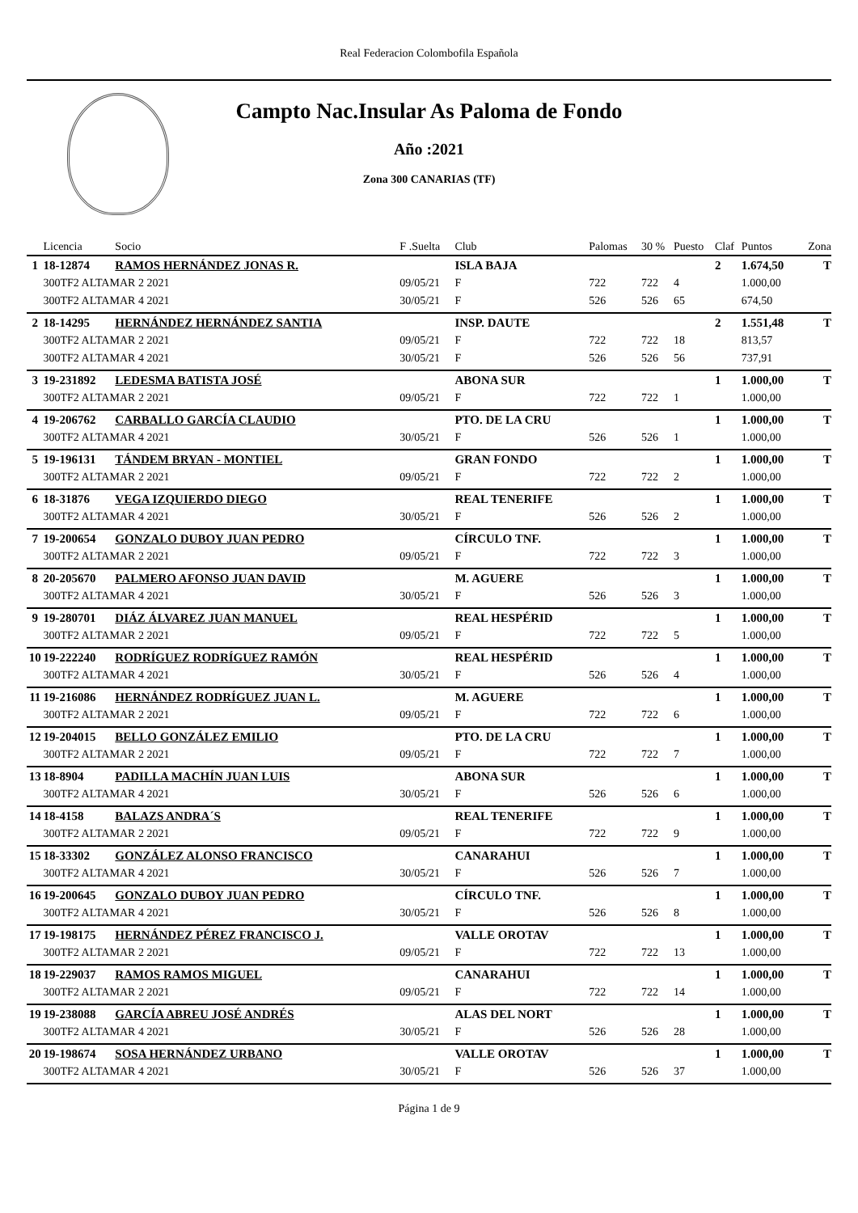Real Federacion Colombofila Española
Campto Nac.Insular As Paloma de Fondo
Año :2021
Zona 300 CANARIAS (TF)
| | Licencia | Socio | F .Suelta | Club | Palomas | 30 % | Puesto | Claf | Puntos | Zona |
| --- | --- | --- | --- | --- | --- | --- | --- | --- | --- | --- |
| 1 | 18-12874 | RAMOS HERNÁNDEZ JONAS R. | | ISLA BAJA | | | | 2 | 1.674,50 | T |
| | 300TF2 ALTAMAR 2 2021 | | 09/05/21 | F | 722 | 722 | 4 | | 1.000,00 | |
| | 300TF2 ALTAMAR 4 2021 | | 30/05/21 | F | 526 | 526 | 65 | | 674,50 | |
| 2 | 18-14295 | HERNÁNDEZ HERNÁNDEZ SANTIA | | INSP. DAUTE | | | | 2 | 1.551,48 | T |
| | 300TF2 ALTAMAR 2 2021 | | 09/05/21 | F | 722 | 722 | 18 | | 813,57 | |
| | 300TF2 ALTAMAR 4 2021 | | 30/05/21 | F | 526 | 526 | 56 | | 737,91 | |
| 3 | 19-231892 | LEDESMA BATISTA JOSÉ | | ABONA SUR | | | | 1 | 1.000,00 | T |
| | 300TF2 ALTAMAR 2 2021 | | 09/05/21 | F | 722 | 722 | 1 | | 1.000,00 | |
| 4 | 19-206762 | CARBALLO GARCÍA CLAUDIO | | PTO. DE LA CRU | | | | 1 | 1.000,00 | T |
| | 300TF2 ALTAMAR 4 2021 | | 30/05/21 | F | 526 | 526 | 1 | | 1.000,00 | |
| 5 | 19-196131 | TÁNDEM BRYAN - MONTIEL | | GRAN FONDO | | | | 1 | 1.000,00 | T |
| | 300TF2 ALTAMAR 2 2021 | | 09/05/21 | F | 722 | 722 | 2 | | 1.000,00 | |
| 6 | 18-31876 | VEGA IZQUIERDO DIEGO | | REAL TENERIFE | | | | 1 | 1.000,00 | T |
| | 300TF2 ALTAMAR 4 2021 | | 30/05/21 | F | 526 | 526 | 2 | | 1.000,00 | |
| 7 | 19-200654 | GONZALO DUBOY JUAN PEDRO | | CÍRCULO TNF. | | | | 1 | 1.000,00 | T |
| | 300TF2 ALTAMAR 2 2021 | | 09/05/21 | F | 722 | 722 | 3 | | 1.000,00 | |
| 8 | 20-205670 | PALMERO AFONSO JUAN DAVID | | M. AGUERE | | | | 1 | 1.000,00 | T |
| | 300TF2 ALTAMAR 4 2021 | | 30/05/21 | F | 526 | 526 | 3 | | 1.000,00 | |
| 9 | 19-280701 | DIÁZ ÁLVAREZ JUAN MANUEL | | REAL HESPÉRID | | | | 1 | 1.000,00 | T |
| | 300TF2 ALTAMAR 2 2021 | | 09/05/21 | F | 722 | 722 | 5 | | 1.000,00 | |
| 10 | 19-222240 | RODRÍGUEZ RODRÍGUEZ RAMÓN | | REAL HESPÉRID | | | | 1 | 1.000,00 | T |
| | 300TF2 ALTAMAR 4 2021 | | 30/05/21 | F | 526 | 526 | 4 | | 1.000,00 | |
| 11 | 19-216086 | HERNÁNDEZ RODRÍGUEZ JUAN L. | | M. AGUERE | | | | 1 | 1.000,00 | T |
| | 300TF2 ALTAMAR 2 2021 | | 09/05/21 | F | 722 | 722 | 6 | | 1.000,00 | |
| 12 | 19-204015 | BELLO GONZÁLEZ EMILIO | | PTO. DE LA CRU | | | | 1 | 1.000,00 | T |
| | 300TF2 ALTAMAR 2 2021 | | 09/05/21 | F | 722 | 722 | 7 | | 1.000,00 | |
| 13 | 18-8904 | PADILLA MACHÍN JUAN LUIS | | ABONA SUR | | | | 1 | 1.000,00 | T |
| | 300TF2 ALTAMAR 4 2021 | | 30/05/21 | F | 526 | 526 | 6 | | 1.000,00 | |
| 14 | 18-4158 | BALAZS ANDRA´S | | REAL TENERIFE | | | | 1 | 1.000,00 | T |
| | 300TF2 ALTAMAR 2 2021 | | 09/05/21 | F | 722 | 722 | 9 | | 1.000,00 | |
| 15 | 18-33302 | GONZÁLEZ ALONSO FRANCISCO | | CANARAHUI | | | | 1 | 1.000,00 | T |
| | 300TF2 ALTAMAR 4 2021 | | 30/05/21 | F | 526 | 526 | 7 | | 1.000,00 | |
| 16 | 19-200645 | GONZALO DUBOY JUAN PEDRO | | CÍRCULO TNF. | | | | 1 | 1.000,00 | T |
| | 300TF2 ALTAMAR 4 2021 | | 30/05/21 | F | 526 | 526 | 8 | | 1.000,00 | |
| 17 | 19-198175 | HERNÁNDEZ PÉREZ FRANCISCO J. | | VALLE OROTAV | | | | 1 | 1.000,00 | T |
| | 300TF2 ALTAMAR 2 2021 | | 09/05/21 | F | 722 | 722 | 13 | | 1.000,00 | |
| 18 | 19-229037 | RAMOS RAMOS MIGUEL | | CANARAHUI | | | | 1 | 1.000,00 | T |
| | 300TF2 ALTAMAR 2 2021 | | 09/05/21 | F | 722 | 722 | 14 | | 1.000,00 | |
| 19 | 19-238088 | GARCÍA ABREU JOSÉ ANDRÉS | | ALAS DEL NORT | | | | 1 | 1.000,00 | T |
| | 300TF2 ALTAMAR 4 2021 | | 30/05/21 | F | 526 | 526 | 28 | | 1.000,00 | |
| 20 | 19-198674 | SOSA HERNÁNDEZ URBANO | | VALLE OROTAV | | | | 1 | 1.000,00 | T |
| | 300TF2 ALTAMAR 4 2021 | | 30/05/21 | F | 526 | 526 | 37 | | 1.000,00 | |
Página 1 de 9